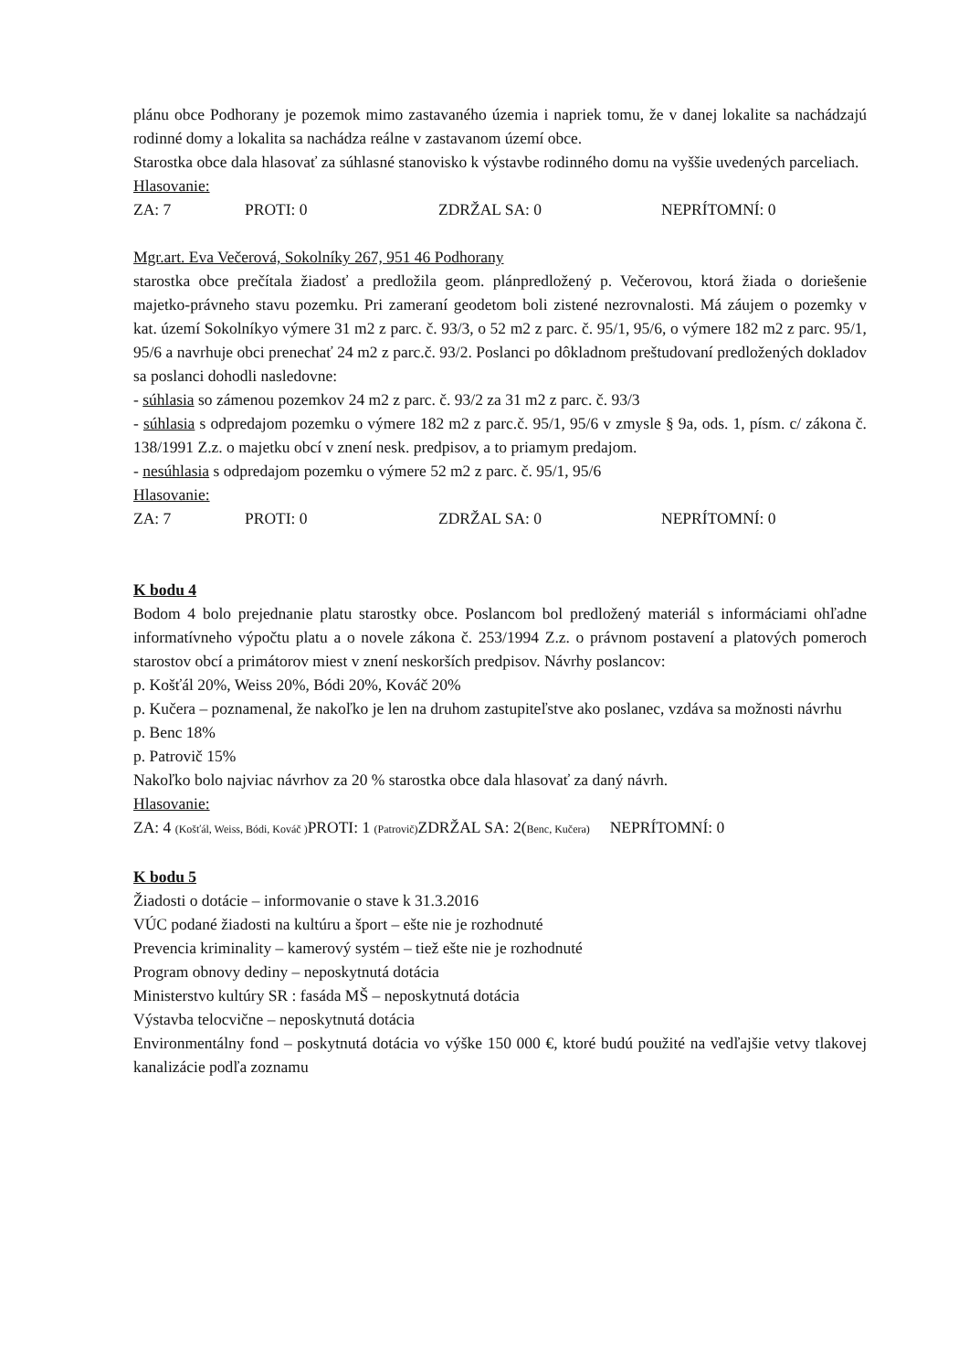plánu obce Podhorany je pozemok mimo zastavaného územia i napriek tomu, že v danej lokalite sa nachádzajú rodinné domy a lokalita sa nachádza reálne v zastavanom území obce.
Starostka obce dala hlasovať za súhlasné stanovisko k výstavbe rodinného domu na vyššie uvedených parceliach.
Hlasovanie:
ZA: 7 PROTI: 0 ZDRŽAL SA: 0 NEPRÍTOMNÍ: 0
Mgr.art. Eva Večerová, Sokolníky 267, 951 46 Podhorany
starostka obce prečítala žiadosť a predložila geom. plánpredložený p. Večerovou, ktorá žiada o doriešenie majetko-právneho stavu pozemku. Pri zameraní geodetom boli zistené nezrovnalosti. Má záujem o pozemky v kat. území Sokolníkyo výmere 31 m2 z parc. č. 93/3, o 52 m2 z parc. č. 95/1, 95/6, o výmere 182 m2 z parc. 95/1, 95/6 a navrhuje obci prenechať 24 m2 z parc.č. 93/2. Poslanci po dôkladnom preštudovaní predložených dokladov sa poslanci dohodli nasledovne:
- súhlasia so zámenou pozemkov 24 m2 z parc. č. 93/2 za 31 m2 z parc. č. 93/3
- súhlasia s odpredajom pozemku o výmere 182 m2 z parc.č. 95/1, 95/6 v zmysle § 9a, ods. 1, písm. c/ zákona č. 138/1991 Z.z. o majetku obcí v znení nesk. predpisov, a to priamym predajom.
- nesúhlasia s odpredajom pozemku o výmere 52 m2 z parc. č. 95/1, 95/6
Hlasovanie:
ZA: 7 PROTI: 0 ZDRŽAL SA: 0 NEPRÍTOMNÍ: 0
K bodu 4
Bodom 4 bolo prejednanie platu starostky obce. Poslancom bol predložený materiál s informáciami ohľadne informatívneho výpočtu platu a o novele zákona č. 253/1994 Z.z. o právnom postavení a platových pomeroch starostov obcí a primátorov miest v znení neskorších predpisov. Návrhy poslancov:
p. Košťál 20%, Weiss 20%, Bódi 20%, Kováč 20%
p. Kučera – poznamenal, že nakoľko je len na druhom zastupiteľstve ako poslanec, vzdáva sa možnosti návrhu
p. Benc 18%
p. Patrovič 15%
Nakoľko bolo najviac návrhov za 20 % starostka obce dala hlasovať za daný návrh.
Hlasovanie:
ZA: 4 (Košťál, Weiss, Bódi, Kováč ) PROTI: 1 (Patrovič) ZDRŽAL SA: 2(Benc, Kučera) NEPRÍTOMNÍ: 0
K bodu 5
Žiadosti o dotácie – informovanie o stave k 31.3.2016
VÚC podané žiadosti na kultúru a šport – ešte nie je rozhodnuté
Prevencia kriminality – kamerový systém – tiež ešte nie je rozhodnuté
Program obnovy dediny – neposkytnutá dotácia
Ministerstvo kultúry SR : fasáda MŠ – neposkytnutá dotácia
Výstavba telocvične – neposkytnutá dotácia
Environmentálny fond – poskytnutá dotácia vo výške 150 000 €, ktoré budú použité na vedľajšie vetvy tlakovej kanalizácie podľa zoznamu